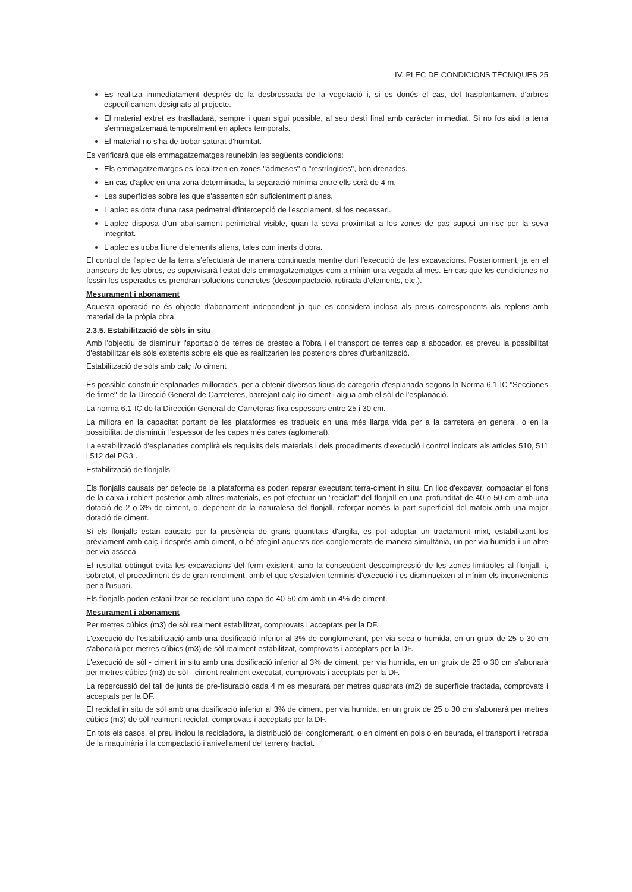IV. PLEC DE CONDICIONS TÈCNIQUES 25
Es realitza immediatament després de la desbrossada de la vegetació i, si es donés el cas, del trasplantament d'arbres específicament designats al projecte.
El material extret es traslladarà, sempre i quan sigui possible, al seu destí final amb caràcter immediat. Si no fos així la terra s'emmagatzemarà temporalment en aplecs temporals.
El material no s'ha de trobar saturat d'humitat.
Es verificarà que els emmagatzematges reuneixin les següents condicions:
Els emmagatzematges es localitzen en zones "admeses" o "restringides", ben drenades.
En cas d'aplec en una zona determinada, la separació mínima entre ells serà de 4 m.
Les superfícies sobre les que s'assenten són suficientment planes.
L'aplec es dota d'una rasa perimetral d'intercepció de l'escolament, si fos necessari.
L'aplec disposa d'un abalisament perimetral visible, quan la seva proximitat a les zones de pas suposi un risc per la seva integritat.
L'aplec es troba lliure d'elements aliens, tales com inerts d'obra.
El control de l'aplec de la terra s'efectuarà de manera continuada mentre duri l'execució de les excavacions. Posteriorment, ja en el transcurs de les obres, es supervisarà l'estat dels emmagatzematges com a mínim una vegada al mes. En cas que les condiciones no fossin les esperades es prendran solucions concretes (descompactació, retirada d'elements, etc.).
Mesurament i abonament
Aquesta operació no és objecte d'abonament independent ja que es considera inclosa als preus corresponents als replens amb material de la pròpia obra.
2.3.5. Estabilització de sòls in situ
Amb l'objectiu de disminuir l'aportació de terres de préstec a l'obra i el transport de terres cap a abocador, es preveu la possibilitat d'estabilitzar els sòls existents sobre els que es realitzarien les posteriors obres d'urbanització.
Estabilització de sòls amb calç i/o ciment
És possible construir esplanades millorades, per a obtenir diversos tipus de categoria d'esplanada segons la Norma 6.1-IC "Secciones de firme" de la Direcció General de Carreteres, barrejant calç i/o ciment i aigua amb el sòl de l'esplanació.
La norma 6.1-IC de la Dirección General de Carreteras fixa espessors entre 25 i 30 cm.
La millora en la capacitat portant de les plataformes es tradueix en una més llarga vida per a la carretera en general, o en la possibilitat de disminuir l'espessor de les capes més cares (aglomerat).
La estabilització d'esplanades complirà els requisits dels materials i dels procediments d'execució i control indicats als articles 510, 511 i 512 del PG3 .
Estabilització de flonjalls
Els flonjalls causats per defecte de la plataforma es poden reparar executant terra-ciment in situ. En lloc d'excavar, compactar el fons de la caixa i reblert posterior amb altres materials, es pot efectuar un "reciclat" del flonjall en una profunditat de 40 o 50 cm amb una dotació de 2 o 3% de ciment, o, depenent de la naturalesa del flonjall, reforçar només la part superficial del mateix amb una major dotació de ciment.
Si els flonjalls estan causats per la presència de grans quantitats d'argila, es pot adoptar un tractament mixt, estabilitzant-los prèviament amb calç i després amb ciment, o bé afegint aquests dos conglomerats de manera simultània, un per via humida i un altre per via asseca.
El resultat obtingut evita les excavacions del ferm existent, amb la conseqüent descompressió de les zones limítrofes al flonjall, i, sobretot, el procediment és de gran rendiment, amb el que s'estalvien terminis d'execució i es disminueixen al mínim els inconvenients per a l'usuari.
Els flonjalls poden estabilitzar-se reciclant una capa de 40-50 cm amb un 4% de ciment.
Mesurament i abonament
Per metres cúbics (m3) de sòl realment estabilitzat, comprovats i acceptats per la DF.
L'execució de l'estabilització amb una dosificació inferior al 3% de conglomerant, per via seca o humida, en un gruix de 25 o 30 cm s'abonarà per metres cúbics (m3) de sòl realment estabilitzat, comprovats i acceptats per la DF.
L'execució de sòl - ciment in situ amb una dosificació inferior al 3% de ciment, per via humida, en un gruix de 25 o 30 cm s'abonarà per metres cúbics (m3) de sòl - ciment realment executat, comprovats i acceptats per la DF.
La repercussió del tall de junts de pre-fisuració cada 4 m es mesurarà per metres quadrats (m2) de superfície tractada, comprovats i acceptats per la DF.
El reciclat in situ de sòl amb una dosificació inferior al 3% de ciment, per via humida, en un gruix de 25 o 30 cm s'abonarà per metres cúbics (m3) de sòl realment reciclat, comprovats i acceptats per la DF.
En tots els casos, el preu inclou la recicladora, la distribució del conglomerant, o en ciment en pols o en beurada, el transport i retirada de la maquinària i la compactació i anivellament del terreny tractat.